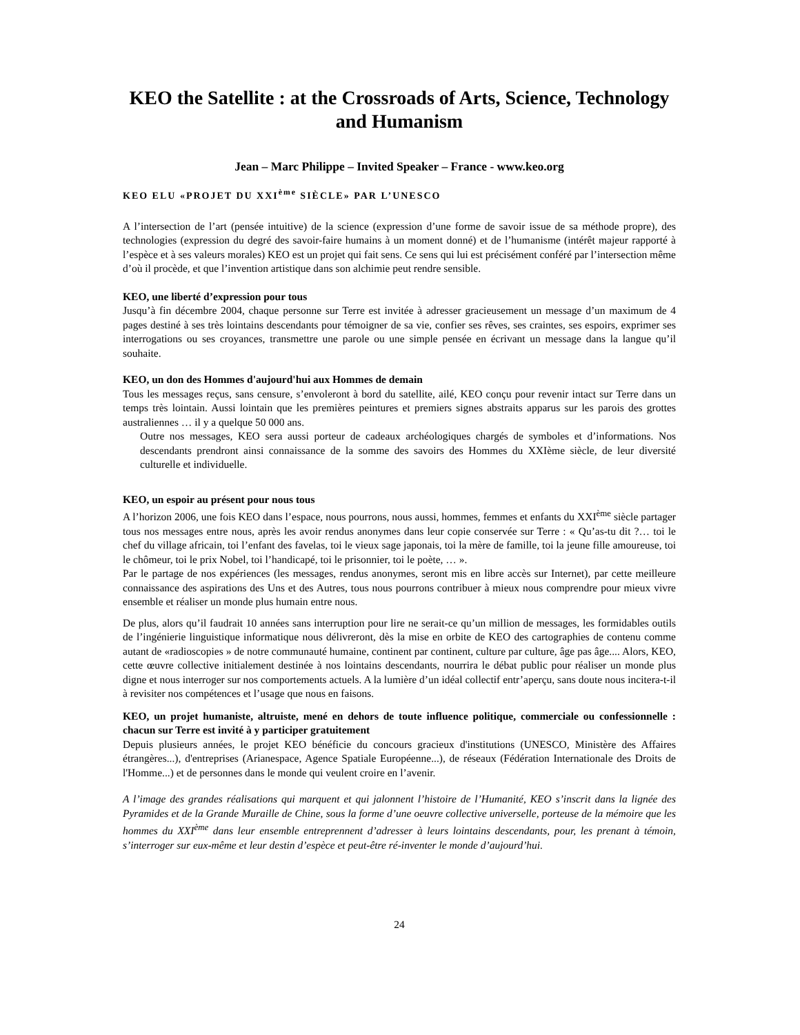KEO the Satellite : at the Crossroads of Arts, Science, Technology and Humanism
Jean – Marc Philippe – Invited Speaker – France - www.keo.org
KEO ELU «PROJET DU XXI<sup>ème</sup> SIÈCLE» PAR L’UNESCO
A l’intersection de l’art (pensée intuitive) de la science (expression d’une forme de savoir issue de sa méthode propre), des technologies (expression du degré des savoir-faire humains à un moment donné) et de l’humanisme (intérêt majeur rapporté à l’espèce et à ses valeurs morales) KEO est un projet qui fait sens. Ce sens qui lui est précisément conféré par l’intersection même d’où il procède, et que l’invention artistique dans son alchimie peut rendre sensible.
KEO, une liberté d’expression pour tous
Jusqu’à fin décembre 2004, chaque personne sur Terre est invitée à adresser gracieusement un message d’un maximum de 4 pages destiné à ses très lointains descendants pour témoigner de sa vie, confier ses rêves, ses craintes, ses espoirs, exprimer ses interrogations ou ses croyances, transmettre une parole ou une simple pensée en écrivant un message dans la langue qu’il souhaite.
KEO, un don des Hommes d'aujourd'hui aux Hommes de demain
Tous les messages reçus, sans censure, s’envoleront à bord du satellite, ailé, KEO conçu pour revenir intact sur Terre dans un temps très lointain. Aussi lointain que les premières peintures et premiers signes abstraits apparus sur les parois des grottes australiennes … il y a quelque 50 000 ans.
Outre nos messages, KEO sera aussi porteur de cadeaux archéologiques chargés de symboles et d’informations. Nos descendants prendront ainsi connaissance de la somme des savoirs des Hommes du XXIème siècle, de leur diversité culturelle et individuelle.
KEO, un espoir au présent pour nous tous
A l’horizon 2006, une fois KEO dans l’espace, nous pourrons, nous aussi, hommes, femmes et enfants du XXI<sup>ème</sup> siècle partager tous nos messages entre nous, après les avoir rendus anonymes dans leur copie conservée sur Terre : « Qu’as-tu dit ?… toi le chef du village africain, toi l’enfant des favelas, toi le vieux sage japonais, toi la mère de famille, toi la jeune fille amoureuse, toi le chômeur, toi le prix Nobel, toi l’handicapé, toi le prisonnier, toi le poète, … ».
Par le partage de nos expériences (les messages, rendus anonymes, seront mis en libre accès sur Internet), par cette meilleure connaissance des aspirations des Uns et des Autres, tous nous pourrons contribuer à mieux nous comprendre pour mieux vivre ensemble et réaliser un monde plus humain entre nous.
De plus, alors qu’il faudrait 10 années sans interruption pour lire ne serait-ce qu’un million de messages, les formidables outils de l’ingénierie linguistique informatique nous délivreront, dès la mise en orbite de KEO des cartographies de contenu comme autant de «radioscopies » de notre communauté humaine, continent par continent, culture par culture, âge pas âge.... Alors, KEO, cette œuvre collective initialement destinée à nos lointains descendants, nourrira le débat public pour réaliser un monde plus digne et nous interroger sur nos comportements actuels. A la lumière d’un idéal collectif entr’aperçu, sans doute nous incitera-t-il à revisiter nos compétences et l’usage que nous en faisons.
KEO, un projet humaniste, altruiste, mené en dehors de toute influence politique, commerciale ou confessionnelle : chacun sur Terre est invité à y participer gratuitement
Depuis plusieurs années, le projet KEO bénéficie du concours gracieux d'institutions (UNESCO, Ministère des Affaires étrangères...), d'entreprises (Arianespace, Agence Spatiale Européenne...), de réseaux (Fédération Internationale des Droits de l'Homme...) et de personnes dans le monde qui veulent croire en l’avenir.
A l’image des grandes réalisations qui marquent et qui jalonnent l’histoire de l’Humanité, KEO s’inscrit dans la lignée des Pyramides et de la Grande Muraille de Chine, sous la forme d’une oeuvre collective universelle, porteuse de la mémoire que les hommes du XXI<sup>ème</sup> dans leur ensemble entreprennent d’adresser à leurs lointains descendants, pour, les prenant à témoin, s’interroger sur eux-même et leur destin d’espèce et peut-être ré-inventer le monde d’aujourd’hui.
24